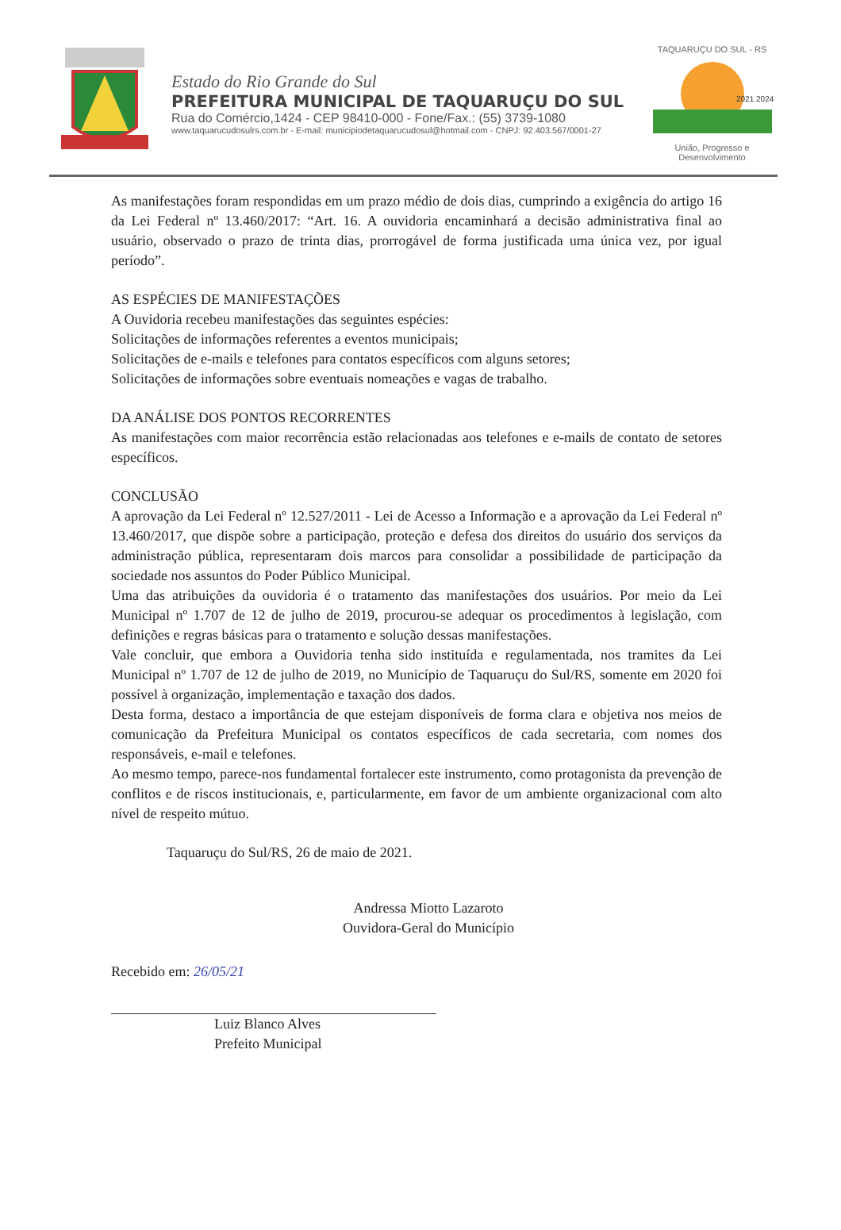Estado do Rio Grande do Sul
PREFEITURA MUNICIPAL DE TAQUARUÇU DO SUL
Rua do Comércio,1424 - CEP 98410-000 - Fone/Fax.: (55) 3739-1080
www.taquarucudosulrs.com.br - E-mail: municipiodetaquarucudosul@hotmail.com - CNPJ: 92.403.567/0001-27
TAQUARUÇU DO SUL - RS
2021 2024
União, Progresso e Desenvolvimento
As manifestações foram respondidas em um prazo médio de dois dias, cumprindo a exigência do artigo 16 da Lei Federal nº 13.460/2017: “Art. 16. A ouvidoria encaminhará a decisão administrativa final ao usuário, observado o prazo de trinta dias, prorrogável de forma justificada uma única vez, por igual período”.
AS ESPÉCIES DE MANIFESTAÇÕES
A Ouvidoria recebeu manifestações das seguintes espécies:
Solicitações de informações referentes a eventos municipais;
Solicitações de e-mails e telefones para contatos específicos com alguns setores;
Solicitações de informações sobre eventuais nomeações e vagas de trabalho.
DA ANÁLISE DOS PONTOS RECORRENTES
As manifestações com maior recorrência estão relacionadas aos telefones e e-mails de contato de setores específicos.
CONCLUSÃO
A aprovação da Lei Federal nº 12.527/2011 - Lei de Acesso a Informação e a aprovação da Lei Federal nº 13.460/2017, que dispõe sobre a participação, proteção e defesa dos direitos do usuário dos serviços da administração pública, representaram dois marcos para consolidar a possibilidade de participação da sociedade nos assuntos do Poder Público Municipal.
Uma das atribuições da ouvidoria é o tratamento das manifestações dos usuários. Por meio da Lei Municipal nº 1.707 de 12 de julho de 2019, procurou-se adequar os procedimentos à legislação, com definições e regras básicas para o tratamento e solução dessas manifestações.
Vale concluir, que embora a Ouvidoria tenha sido instituída e regulamentada, nos tramites da Lei Municipal nº 1.707 de 12 de julho de 2019, no Município de Taquaruçu do Sul/RS, somente em 2020 foi possível à organização, implementação e taxação dos dados.
Desta forma, destaco a importância de que estejam disponíveis de forma clara e objetiva nos meios de comunicação da Prefeitura Municipal os contatos específicos de cada secretaria, com nomes dos responsáveis, e-mail e telefones.
Ao mesmo tempo, parece-nos fundamental fortalecer este instrumento, como protagonista da prevenção de conflitos e de riscos institucionais, e, particularmente, em favor de um ambiente organizacional com alto nível de respeito mútuo.
Taquaruçu do Sul/RS, 26 de maio de 2021.
Andressa Miotto Lazaroto
Ouvidora-Geral do Município
Recebido em: 26/05/21
Luiz Blanco Alves
Prefeito Municipal